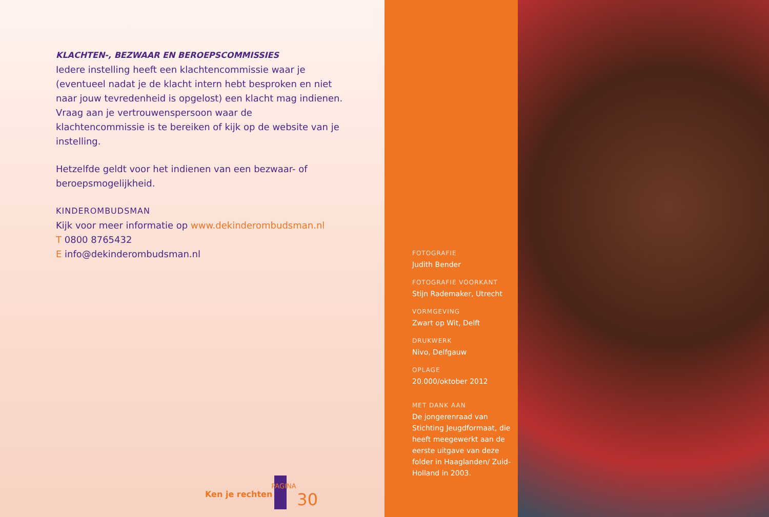KLACHTEN-, BEZWAAR EN BEROEPSCOMMISSIES
Iedere instelling heeft een klachtencommissie waar je (eventueel nadat je de klacht intern hebt besproken en niet naar jouw tevredenheid is opgelost) een klacht mag indienen. Vraag aan je vertrouwenspersoon waar de klachtencommissie is te bereiken of kijk op de website van je instelling.
Hetzelfde geldt voor het indienen van een bezwaar- of beroepsmogelijkheid.
KINDEROMBUDSMAN
Kijk voor meer informatie op www.dekinderombudsman.nl
T 0800 8765432
E info@dekinderombudsman.nl
Ken je rechten
PAGINA
30
FOTOGRAFIE
Judith Bender
FOTOGRAFIE VOORKANT
Stijn Rademaker, Utrecht
VORMGEVING
Zwart op Wit, Delft
DRUKWERK
Nivo, Delfgauw
OPLAGE
20.000/oktober 2012
MET DANK AAN
De jongerenraad van Stichting Jeugdformaat, die heeft meegewerkt aan de eerste uitgave van deze folder in Haaglanden/ Zuid-Holland in 2003.